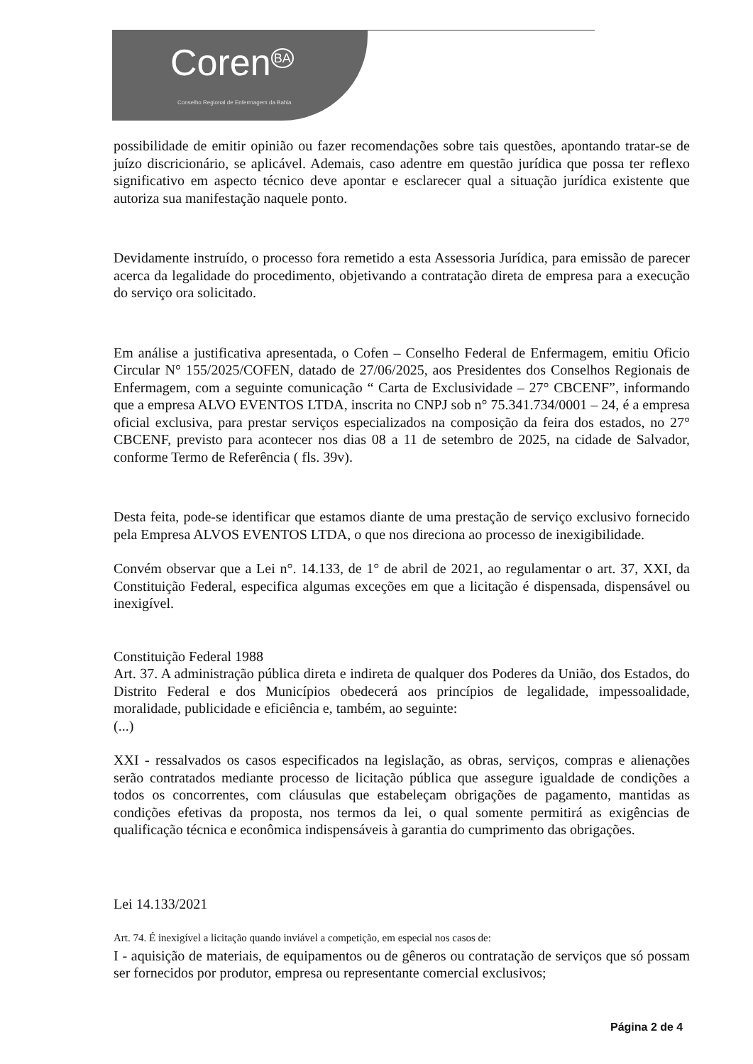Coren<sup>BA</sup>
Conselho Regional de Enfermagem da Bahia
possibilidade de emitir opinião ou fazer recomendações sobre tais questões, apontando tratar-se de juízo discricionário, se aplicável. Ademais, caso adentre em questão jurídica que possa ter reflexo significativo em aspecto técnico deve apontar e esclarecer qual a situação jurídica existente que autoriza sua manifestação naquele ponto.
Devidamente instruído, o processo fora remetido a esta Assessoria Jurídica, para emissão de parecer acerca da legalidade do procedimento, objetivando a contratação direta de empresa para a execução do serviço ora solicitado.
Em análise a justificativa apresentada, o Cofen – Conselho Federal de Enfermagem, emitiu Oficio Circular N° 155/2025/COFEN, datado de 27/06/2025, aos Presidentes dos Conselhos Regionais de Enfermagem, com a seguinte comunicação “ Carta de Exclusividade – 27° CBCENF”, informando que a empresa ALVO EVENTOS LTDA, inscrita no CNPJ sob n° 75.341.734/0001 – 24, é a empresa oficial exclusiva, para prestar serviços especializados na composição da feira dos estados, no 27° CBCENF, previsto para acontecer nos dias 08 a 11 de setembro de 2025, na cidade de Salvador, conforme Termo de Referência ( fls. 39v).
Desta feita, pode-se identificar que estamos diante de uma prestação de serviço exclusivo fornecido pela Empresa ALVOS EVENTOS LTDA, o que nos direciona ao processo de inexigibilidade.
Convém observar que a Lei n°. 14.133, de 1° de abril de 2021, ao regulamentar o art. 37, XXI, da Constituição Federal, especifica algumas exceções em que a licitação é dispensada, dispensável ou inexigível.
Constituição Federal 1988
Art. 37. A administração pública direta e indireta de qualquer dos Poderes da União, dos Estados, do Distrito Federal e dos Municípios obedecerá aos princípios de legalidade, impessoalidade, moralidade, publicidade e eficiência e, também, ao seguinte:
(...)
XXI - ressalvados os casos especificados na legislação, as obras, serviços, compras e alienações serão contratados mediante processo de licitação pública que assegure igualdade de condições a todos os concorrentes, com cláusulas que estabeleçam obrigações de pagamento, mantidas as condições efetivas da proposta, nos termos da lei, o qual somente permitirá as exigências de qualificação técnica e econômica indispensáveis à garantia do cumprimento das obrigações.
Lei 14.133/2021
Art. 74. É inexigível a licitação quando inviável a competição, em especial nos casos de:
I - aquisição de materiais, de equipamentos ou de gêneros ou contratação de serviços que só possam ser fornecidos por produtor, empresa ou representante comercial exclusivos;
Página 2 de 4